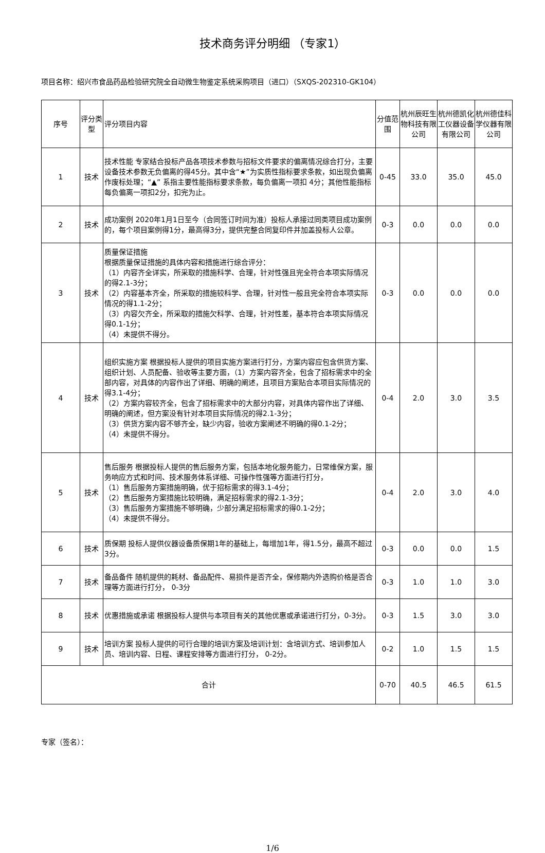技术商务评分明细 （专家1）
项目名称：绍兴市食品药品检验研究院全自动微生物鉴定系统采购项目（进口）（SXQS-202310-GK104）
| 序号 | 评分类型 | 评分项目内容 | 分值范围 | 杭州辰旺生物科技有限公司 | 杭州德凯化工仪器设备有限公司 | 杭州德佳科学仪器有限公司 |
| --- | --- | --- | --- | --- | --- | --- |
| 1 | 技术 | 技术性能 专家结合投标产品各项技术参数与招标文件要求的偏离情况综合打分，主要设备技术参数无负偏离的得45分。其中含“★”为实质性指标要求条款，如出现负偏离作废标处理；“▲” 系指主要性能指标要求条款，每负偏离一项扣 4分；其他性能指标每负偏离一项扣2分，扣完为止。 | 0-45 | 33.0 | 35.0 | 45.0 |
| 2 | 技术 | 成功案例 2020年1月1日至今（合同签订时间为准）投标人承接过同类项目成功案例的，每个项目案例得1分，最高得3分，提供完整合同复印件并加盖投标人公章。 | 0-3 | 0.0 | 0.0 | 0.0 |
| 3 | 技术 | 质量保证措施 根据质量保证措施的具体内容和措施进行综合评分： （1）内容齐全详实，所采取的措施科学、合理，针对性强且完全符合本项实际情况的得2.1-3分； （2）内容基本齐全，所采取的措施较科学、合理，针对性一般且完全符合本项实际情况的得1.1-2分； （3）内容欠齐全，所采取的措施欠科学、合理，针对性差，基本符合本项实际情况得0.1-1分； （4）未提供不得分。 | 0-3 | 0.0 | 0.0 | 0.0 |
| 4 | 技术 | 组织实施方案 根据投标人提供的项目实施方案进行打分，方案内容应包含供货方案、组织计划、人员配备、验收等主要方面，（1）方案内容齐全，包含了招标需求中的全部内容，对具体的内容作出了详细、明确的阐述，且项目方案贴合本项目实际情况的得3.1-4分； （2）方案内容较齐全，包含了招标需求中的大部分内容，对具体内容作出了详细、明确的阐述，但方案没有针对本项目实际情况的得2.1-3分； （3）供货方案内容不够齐全，缺少内容，验收方案阐述不明确的得0.1-2分； （4）未提供不得分。 | 0-4 | 2.0 | 3.0 | 3.5 |
| 5 | 技术 | 售后服务 根据投标人提供的售后服务方案，包括本地化服务能力，日常维保方案，服务响应方式和时间、技术服务体系详细、可操作性强等方面进行打分， （1）售后服务方案措施明确，优于招标需求的得3.1-4分； （2）售后服务方案措施比较明确，满足招标需求的得2.1-3分； （3）售后服务方案措施不够明确，少部分满足招标需求的得0.1-2分； （4）未提供不得分。 | 0-4 | 2.0 | 3.0 | 4.0 |
| 6 | 技术 | 质保期 投标人提供仪器设备质保期1年的基础上，每增加1年，得1.5分，最高不超过3分。 | 0-3 | 0.0 | 0.0 | 1.5 |
| 7 | 技术 | 备品备件 随机提供的耗材、备品配件、易损件是否齐全，保修期内外选购价格是否合理等方面进行打分， 0-3分 | 0-3 | 1.0 | 1.0 | 3.0 |
| 8 | 技术 | 优惠措施或承诺 根据投标人提供与本项目有关的其他优惠或承诺进行打分，0-3分。 | 0-3 | 1.5 | 3.0 | 3.0 |
| 9 | 技术 | 培训方案 投标人提供的可行合理的培训方案及培训计划：含培训方式、培训参加人员、培训内容、日程、课程安排等方面进行打分， 0-2分。 | 0-2 | 1.0 | 1.5 | 1.5 |
| 合计 | | | 0-70 | 40.5 | 46.5 | 61.5 |
专家（签名）：
1/6